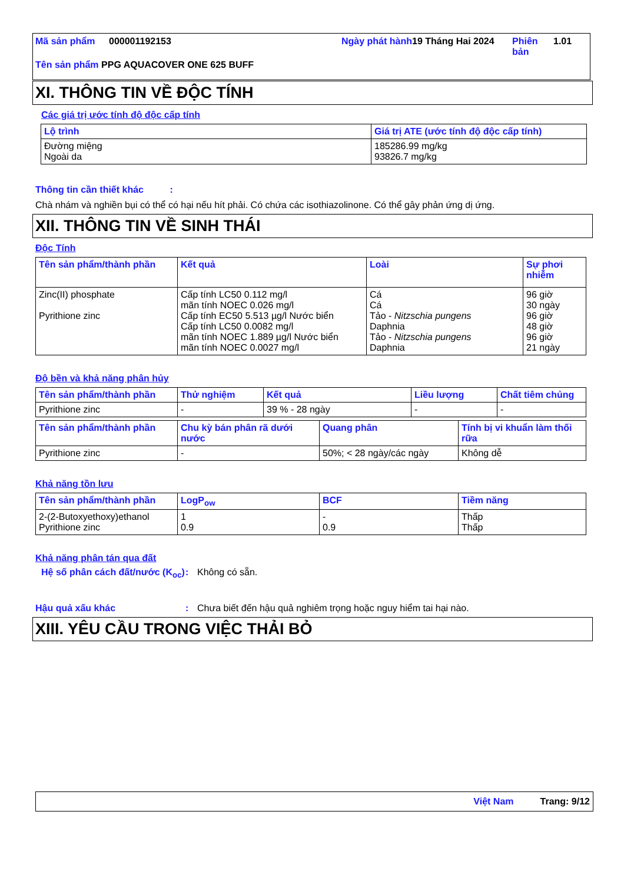Mã sản phẩm 000001192153 Ngày phát hành
19 Tháng Hai 2024 Phiên bản
1.01
Tên sản phẩm PPG AQUACOVER ONE 625 BUFF
XI. THÔNG TIN VỀ ĐỘC TÍNH
Các giá trị ước tính độ độc cấp tính
| Lộ trình | Giá trị ATE (ước tính độ độc cấp tính) |
| --- | --- |
| Đường miệng Ngoài da | 185286.99 mg/kg 93826.7 mg/kg |
Thông tin cần thiết khác :
Chà nhám và nghiền bụi có thể có hại nếu hít phải. Có chứa các isothiazolinone. Có thể gây phản ứng dị ứng.
XII. THÔNG TIN VỀ SINH THÁI
Độc Tính
| Tên sản phẩm/thành phần | Kết quả | Loài | Sự phơi nhiễm |
| --- | --- | --- | --- |
| Zinc(II) phosphate Pyrithione zinc | Cấp tính LC50 0.112 mg/l mãn tính NOEC 0.026 mg/l Cấp tính EC50 5.513 µg/l Nước biển Cấp tính LC50 0.0082 mg/l mãn tính NOEC 1.889 µg/l Nước biển mãn tính NOEC 0.0027 mg/l | Cá Cá Tảo - Nitzschia pungens Daphnia Tảo - Nitzschia pungens Daphnia | 96 giờ 30 ngày 96 giờ 48 giờ 96 giờ 21 ngày |
Độ bền và khả năng phân hủy
| Tên sản phẩm/thành phần | Thử nghiệm | Kết quả | Liều lượng | Chất tiêm chủng |
| --- | --- | --- | --- | --- |
| Pyrithione zinc | - | 39 % - 28 ngày | - | - |
| Tên sản phẩm/thành phần | Chu kỳ bán phân rã dưới nước | Quang phân | Tính bị vi khuẩn làm thối rữa |
| --- | --- | --- | --- |
| Pyrithione zinc | - | 50%; < 28 ngày/các ngày | Không dễ |
Khả năng tồn lưu
| Tên sản phẩm/thành phần | LogP<sub>ow</sub> | BCF | Tiềm năng |
| --- | --- | --- | --- |
| 2-(2-Butoxyethoxy)ethanol Pyrithione zinc | 1 0.9 | - 0.9 | Thấp Thấp |
Khả năng phân tán qua đất
Hệ số phân cách đất/nước (K<sub>oc</sub>)
: Không có sẵn.
Hậu quả xấu khác : Chưa biết đến hậu quả nghiêm trọng hoặc nguy hiểm tai hại nào.
XIII. YÊU CẦU TRONG VIỆC THẢI BỎ
Việt Nam Trang: 9/12